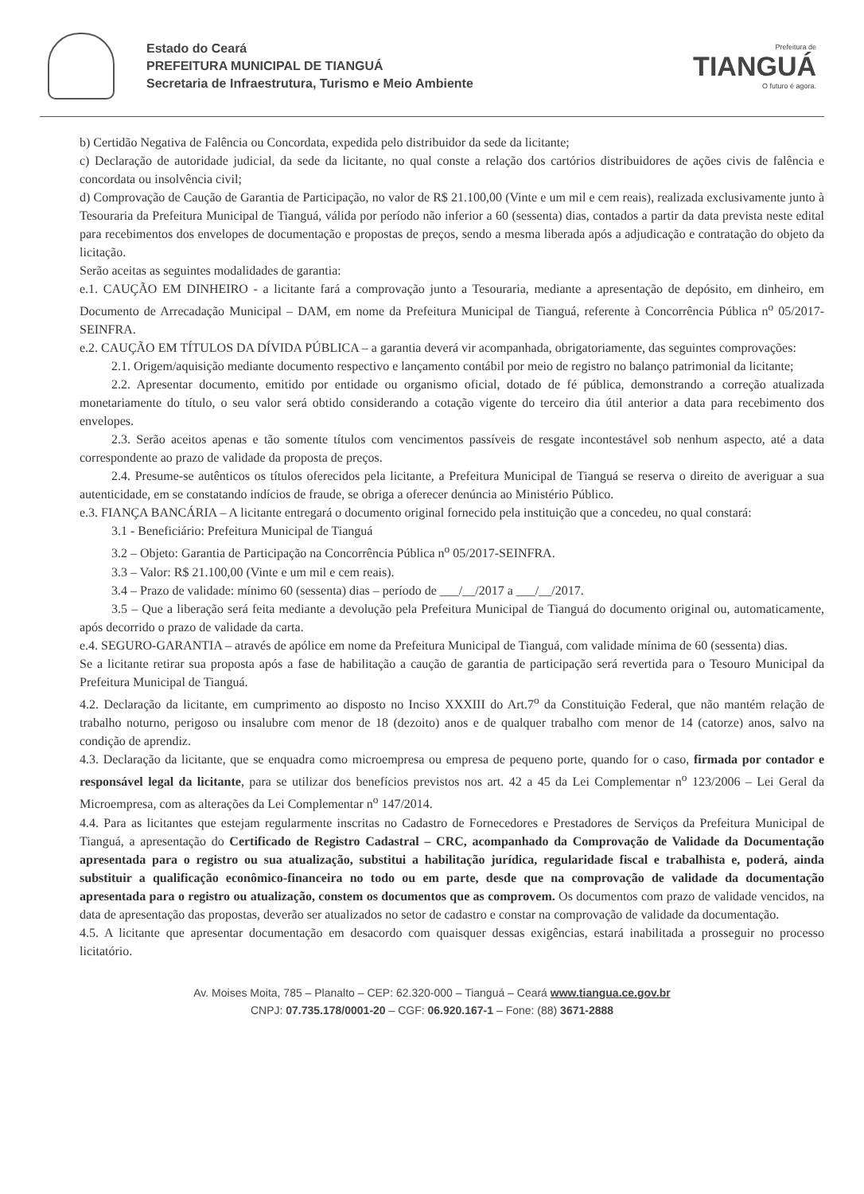Estado do Ceará
PREFEITURA MUNICIPAL DE TIANGUÁ
Secretaria de Infraestrutura, Turismo e Meio Ambiente
Prefeitura de
TIANGUÁ
O futuro é agora.
b) Certidão Negativa de Falência ou Concordata, expedida pelo distribuidor da sede da licitante;
c) Declaração de autoridade judicial, da sede da licitante, no qual conste a relação dos cartórios distribuidores de ações civis de falência e concordata ou insolvência civil;
d) Comprovação de Caução de Garantia de Participação, no valor de R$ 21.100,00 (Vinte e um mil e cem reais), realizada exclusivamente junto à Tesouraria da Prefeitura Municipal de Tianguá, válida por período não inferior a 60 (sessenta) dias, contados a partir da data prevista neste edital para recebimentos dos envelopes de documentação e propostas de preços, sendo a mesma liberada após a adjudicação e contratação do objeto da licitação.
Serão aceitas as seguintes modalidades de garantia:
e.1. CAUÇÃO EM DINHEIRO - a licitante fará a comprovação junto a Tesouraria, mediante a apresentação de depósito, em dinheiro, em Documento de Arrecadação Municipal – DAM, em nome da Prefeitura Municipal de Tianguá, referente à Concorrência Pública n<sup>o</sup> 05/2017-SEINFRA.
e.2. CAUÇÃO EM TÍTULOS DA DÍVIDA PÚBLICA – a garantia deverá vir acompanhada, obrigatoriamente, das seguintes comprovações:
2.1. Origem/aquisição mediante documento respectivo e lançamento contábil por meio de registro no balanço patrimonial da licitante;
2.2. Apresentar documento, emitido por entidade ou organismo oficial, dotado de fé pública, demonstrando a correção atualizada monetariamente do título, o seu valor será obtido considerando a cotação vigente do terceiro dia útil anterior a data para recebimento dos envelopes.
2.3. Serão aceitos apenas e tão somente títulos com vencimentos passíveis de resgate incontestável sob nenhum aspecto, até a data correspondente ao prazo de validade da proposta de preços.
2.4. Presume-se autênticos os títulos oferecidos pela licitante, a Prefeitura Municipal de Tianguá se reserva o direito de averiguar a sua autenticidade, em se constatando indícios de fraude, se obriga a oferecer denúncia ao Ministério Público.
e.3. FIANÇA BANCÁRIA – A licitante entregará o documento original fornecido pela instituição que a concedeu, no qual constará:
3.1 - Beneficiário: Prefeitura Municipal de Tianguá
3.2 – Objeto: Garantia de Participação na Concorrência Pública n<sup>o</sup> 05/2017-SEINFRA.
3.3 – Valor: R$ 21.100,00 (Vinte e um mil e cem reais).
3.4 – Prazo de validade: mínimo 60 (sessenta) dias – período de ___/__/2017 a ___/__/2017.
3.5 – Que a liberação será feita mediante a devolução pela Prefeitura Municipal de Tianguá do documento original ou, automaticamente, após decorrido o prazo de validade da carta.
e.4. SEGURO-GARANTIA – através de apólice em nome da Prefeitura Municipal de Tianguá, com validade mínima de 60 (sessenta) dias.
Se a licitante retirar sua proposta após a fase de habilitação a caução de garantia de participação será revertida para o Tesouro Municipal da Prefeitura Municipal de Tianguá.
4.2. Declaração da licitante, em cumprimento ao disposto no Inciso XXXIII do Art.7<sup>o</sup> da Constituição Federal, que não mantém relação de trabalho noturno, perigoso ou insalubre com menor de 18 (dezoito) anos e de qualquer trabalho com menor de 14 (catorze) anos, salvo na condição de aprendiz.
4.3. Declaração da licitante, que se enquadra como microempresa ou empresa de pequeno porte, quando for o caso, firmada por contador e responsável legal da licitante, para se utilizar dos benefícios previstos nos art. 42 a 45 da Lei Complementar n<sup>o</sup> 123/2006 – Lei Geral da Microempresa, com as alterações da Lei Complementar n<sup>o</sup> 147/2014.
4.4. Para as licitantes que estejam regularmente inscritas no Cadastro de Fornecedores e Prestadores de Serviços da Prefeitura Municipal de Tianguá, a apresentação do Certificado de Registro Cadastral – CRC, acompanhado da Comprovação de Validade da Documentação apresentada para o registro ou sua atualização, substitui a habilitação jurídica, regularidade fiscal e trabalhista e, poderá, ainda substituir a qualificação econômico-financeira no todo ou em parte, desde que na comprovação de validade da documentação apresentada para o registro ou atualização, constem os documentos que as comprovem. Os documentos com prazo de validade vencidos, na data de apresentação das propostas, deverão ser atualizados no setor de cadastro e constar na comprovação de validade da documentação.
4.5. A licitante que apresentar documentação em desacordo com quaisquer dessas exigências, estará inabilitada a prosseguir no processo licitatório.
Av. Moises Moita, 785 – Planalto – CEP: 62.320-000 – Tianguá – Ceará www.tiangua.ce.gov.br
CNPJ: 07.735.178/0001-20 – CGF: 06.920.167-1 – Fone: (88) 3671-2888